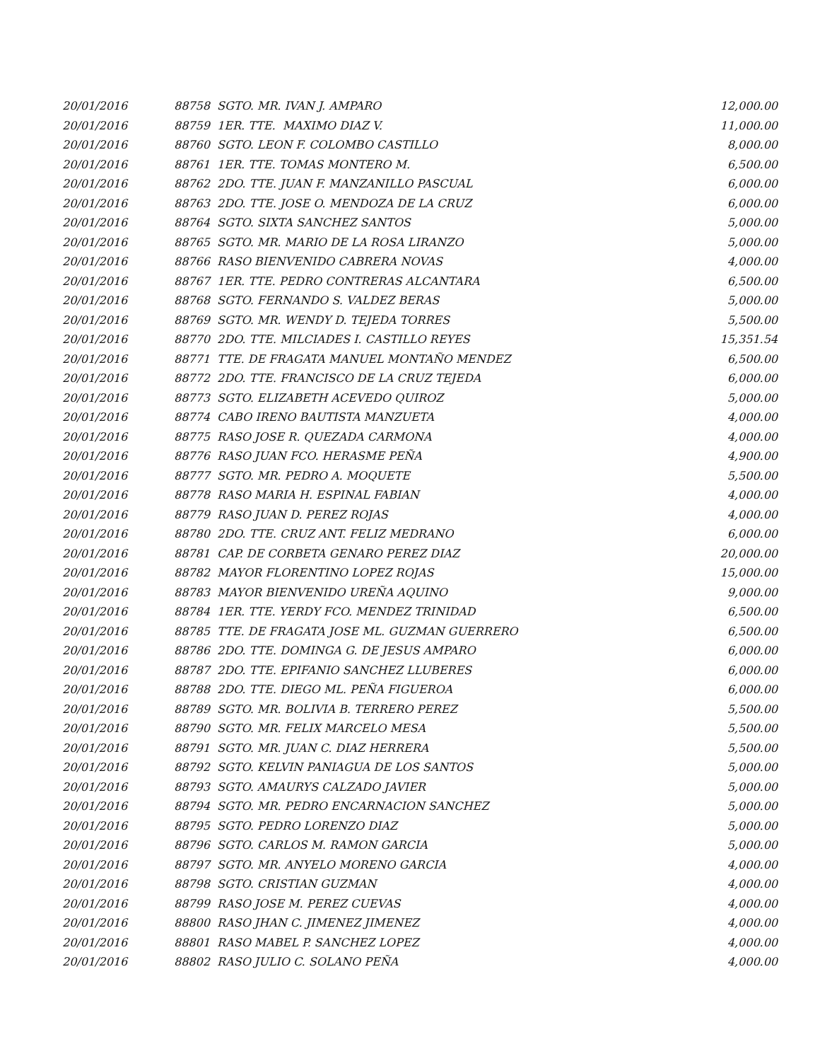| 20/01/2016 | 88758 SGTO. MR. IVAN J. AMPARO | 12,000.00 |
| 20/01/2016 | 88759 1ER. TTE. MAXIMO DIAZ V. | 11,000.00 |
| 20/01/2016 | 88760 SGTO. LEON F. COLOMBO CASTILLO | 8,000.00 |
| 20/01/2016 | 88761 1ER. TTE. TOMAS MONTERO M. | 6,500.00 |
| 20/01/2016 | 88762 2DO. TTE. JUAN F. MANZANILLO PASCUAL | 6,000.00 |
| 20/01/2016 | 88763 2DO. TTE. JOSE O. MENDOZA DE LA CRUZ | 6,000.00 |
| 20/01/2016 | 88764 SGTO. SIXTA SANCHEZ SANTOS | 5,000.00 |
| 20/01/2016 | 88765 SGTO. MR. MARIO DE LA ROSA LIRANZO | 5,000.00 |
| 20/01/2016 | 88766 RASO BIENVENIDO CABRERA NOVAS | 4,000.00 |
| 20/01/2016 | 88767 1ER. TTE. PEDRO CONTRERAS ALCANTARA | 6,500.00 |
| 20/01/2016 | 88768 SGTO. FERNANDO S. VALDEZ BERAS | 5,000.00 |
| 20/01/2016 | 88769 SGTO. MR. WENDY D. TEJEDA TORRES | 5,500.00 |
| 20/01/2016 | 88770 2DO. TTE. MILCIADES I. CASTILLO REYES | 15,351.54 |
| 20/01/2016 | 88771 TTE. DE FRAGATA MANUEL MONTAÑO MENDEZ | 6,500.00 |
| 20/01/2016 | 88772 2DO. TTE. FRANCISCO DE LA CRUZ TEJEDA | 6,000.00 |
| 20/01/2016 | 88773 SGTO. ELIZABETH ACEVEDO QUIROZ | 5,000.00 |
| 20/01/2016 | 88774 CABO IRENO BAUTISTA MANZUETA | 4,000.00 |
| 20/01/2016 | 88775 RASO JOSE R. QUEZADA CARMONA | 4,000.00 |
| 20/01/2016 | 88776 RASO JUAN FCO. HERASME PEÑA | 4,900.00 |
| 20/01/2016 | 88777 SGTO. MR. PEDRO A. MOQUETE | 5,500.00 |
| 20/01/2016 | 88778 RASO MARIA H. ESPINAL FABIAN | 4,000.00 |
| 20/01/2016 | 88779 RASO JUAN D. PEREZ ROJAS | 4,000.00 |
| 20/01/2016 | 88780 2DO. TTE. CRUZ ANT. FELIZ MEDRANO | 6,000.00 |
| 20/01/2016 | 88781 CAP. DE CORBETA GENARO PEREZ DIAZ | 20,000.00 |
| 20/01/2016 | 88782 MAYOR FLORENTINO LOPEZ ROJAS | 15,000.00 |
| 20/01/2016 | 88783 MAYOR BIENVENIDO UREÑA AQUINO | 9,000.00 |
| 20/01/2016 | 88784 1ER. TTE. YERDY FCO. MENDEZ TRINIDAD | 6,500.00 |
| 20/01/2016 | 88785 TTE. DE FRAGATA JOSE ML. GUZMAN GUERRERO | 6,500.00 |
| 20/01/2016 | 88786 2DO. TTE. DOMINGA G. DE JESUS AMPARO | 6,000.00 |
| 20/01/2016 | 88787 2DO. TTE. EPIFANIO SANCHEZ LLUBERES | 6,000.00 |
| 20/01/2016 | 88788 2DO. TTE. DIEGO ML. PEÑA FIGUEROA | 6,000.00 |
| 20/01/2016 | 88789 SGTO. MR. BOLIVIA B. TERRERO PEREZ | 5,500.00 |
| 20/01/2016 | 88790 SGTO. MR. FELIX MARCELO MESA | 5,500.00 |
| 20/01/2016 | 88791 SGTO. MR. JUAN C. DIAZ HERRERA | 5,500.00 |
| 20/01/2016 | 88792 SGTO. KELVIN PANIAGUA DE LOS SANTOS | 5,000.00 |
| 20/01/2016 | 88793 SGTO. AMAURYS CALZADO JAVIER | 5,000.00 |
| 20/01/2016 | 88794 SGTO. MR. PEDRO ENCARNACION SANCHEZ | 5,000.00 |
| 20/01/2016 | 88795 SGTO. PEDRO LORENZO DIAZ | 5,000.00 |
| 20/01/2016 | 88796 SGTO. CARLOS M. RAMON GARCIA | 5,000.00 |
| 20/01/2016 | 88797 SGTO. MR. ANYELO MORENO GARCIA | 4,000.00 |
| 20/01/2016 | 88798 SGTO. CRISTIAN GUZMAN | 4,000.00 |
| 20/01/2016 | 88799 RASO JOSE M. PEREZ CUEVAS | 4,000.00 |
| 20/01/2016 | 88800 RASO JHAN C. JIMENEZ JIMENEZ | 4,000.00 |
| 20/01/2016 | 88801 RASO MABEL P. SANCHEZ LOPEZ | 4,000.00 |
| 20/01/2016 | 88802 RASO JULIO C. SOLANO PEÑA | 4,000.00 |